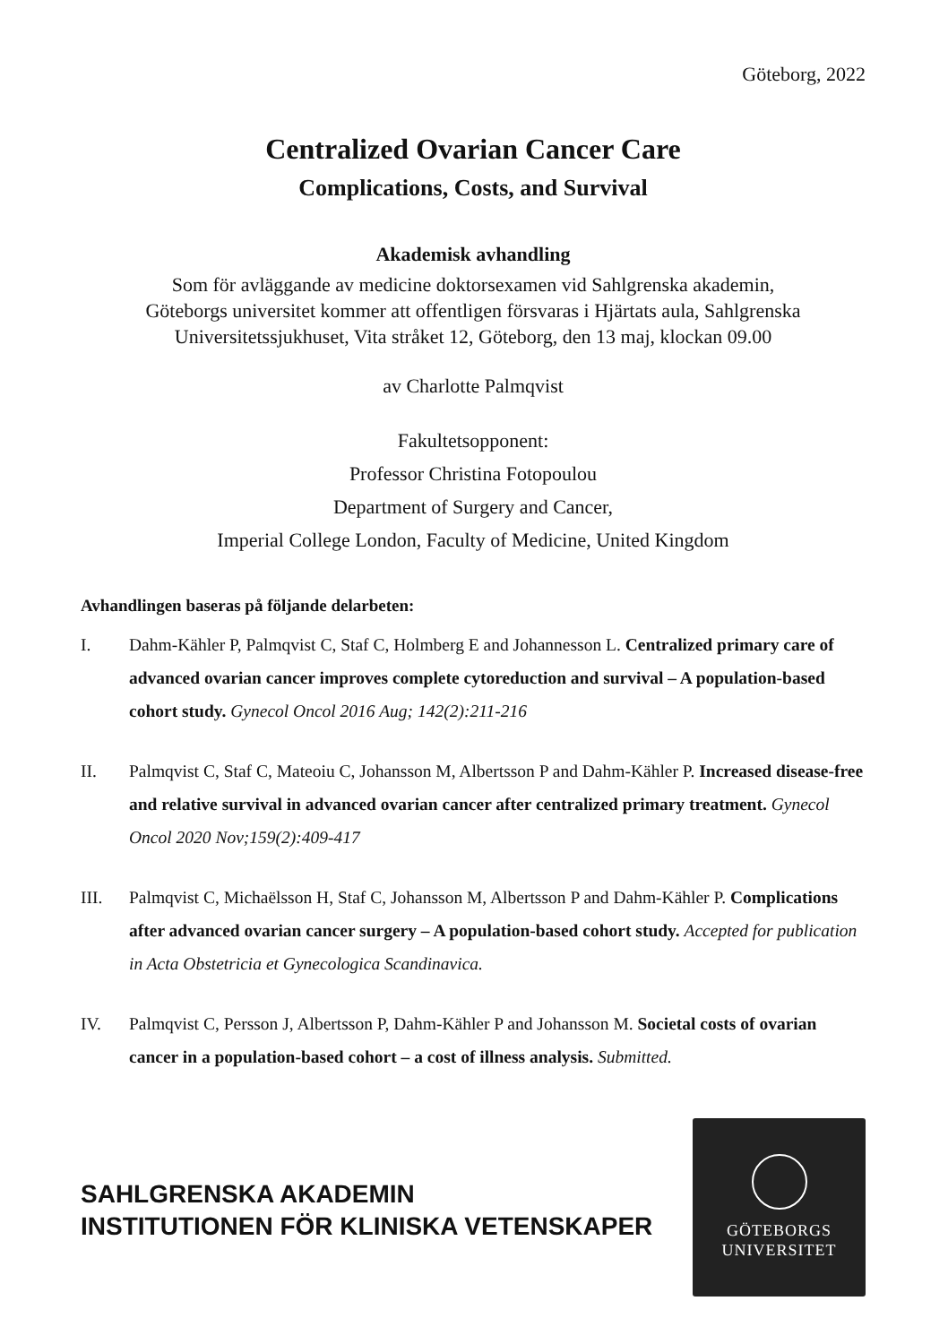Göteborg, 2022
Centralized Ovarian Cancer Care
Complications, Costs, and Survival
Akademisk avhandling
Som för avläggande av medicine doktorsexamen vid Sahlgrenska akademin,
Göteborgs universitet kommer att offentligen försvaras i Hjärtats aula, Sahlgrenska
Universitetssjukhuset, Vita stråket 12, Göteborg, den 13 maj, klockan 09.00
av Charlotte Palmqvist
Fakultetsopponent:
Professor Christina Fotopoulou
Department of Surgery and Cancer,
Imperial College London, Faculty of Medicine, United Kingdom
Avhandlingen baseras på följande delarbeten:
I. Dahm-Kähler P, Palmqvist C, Staf C, Holmberg E and Johannesson L. Centralized primary care of advanced ovarian cancer improves complete cytoreduction and survival – A population-based cohort study. Gynecol Oncol 2016 Aug; 142(2):211-216
II. Palmqvist C, Staf C, Mateoiu C, Johansson M, Albertsson P and Dahm-Kähler P. Increased disease-free and relative survival in advanced ovarian cancer after centralized primary treatment. Gynecol Oncol 2020 Nov;159(2):409-417
III. Palmqvist C, Michaëlsson H, Staf C, Johansson M, Albertsson P and Dahm-Kähler P. Complications after advanced ovarian cancer surgery – A population-based cohort study. Accepted for publication in Acta Obstetricia et Gynecologica Scandinavica.
IV. Palmqvist C, Persson J, Albertsson P, Dahm-Kähler P and Johansson M. Societal costs of ovarian cancer in a population-based cohort – a cost of illness analysis. Submitted.
SAHLGRENSKA AKADEMIN
INSTITUTIONEN FÖR KLINISKA VETENSKAPER
GÖTEBORGS
UNIVERSITET